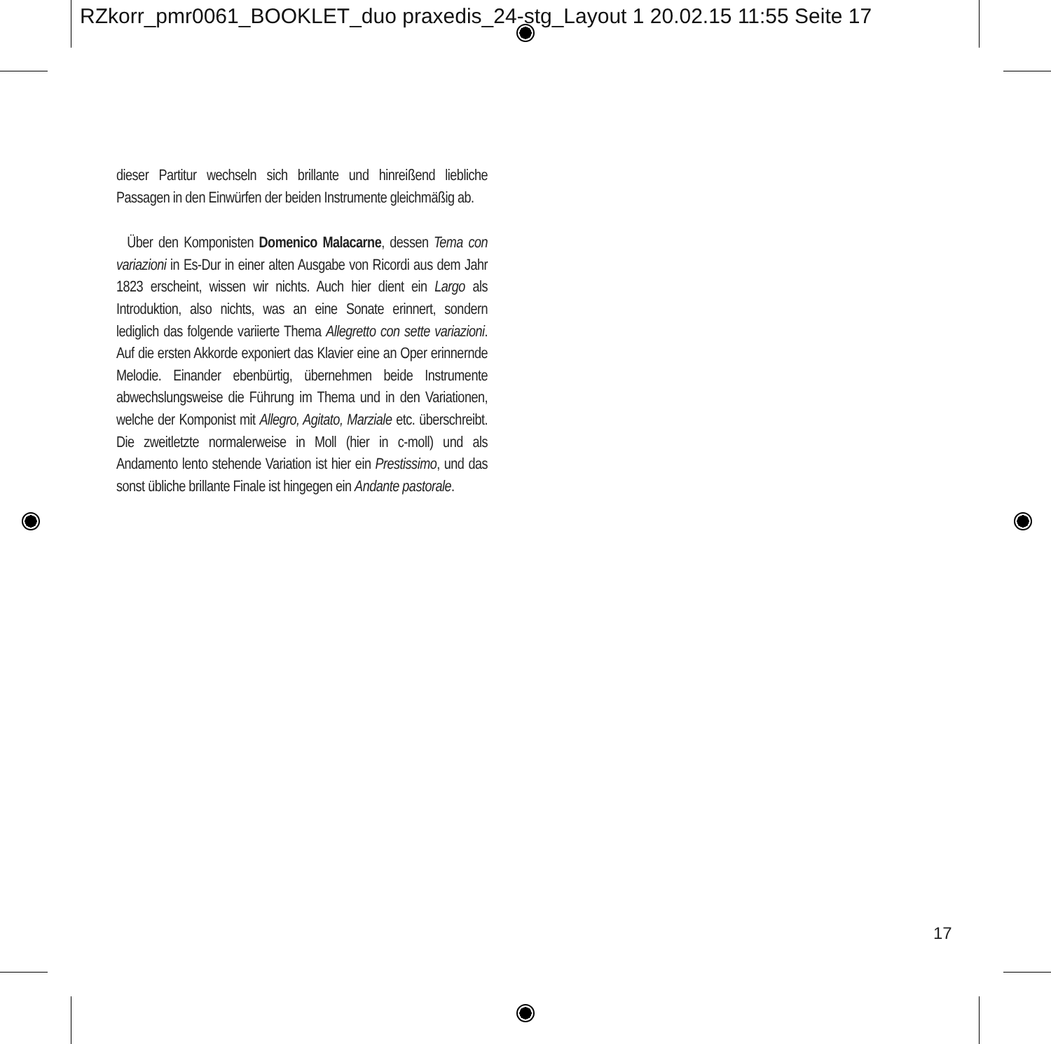RZkorr_pmr0061_BOOKLET_duo praxedis_24-stg_Layout 1 20.02.15 11:55 Seite 17
dieser Partitur wechseln sich brillante und hinreißend liebliche Passagen in den Einwürfen der beiden Instrumente gleichmäßig ab.
Über den Komponisten Domenico Malacarne, dessen Tema con variazioni in Es-Dur in einer alten Ausgabe von Ricordi aus dem Jahr 1823 erscheint, wissen wir nichts. Auch hier dient ein Largo als Introduktion, also nichts, was an eine Sonate erinnert, sondern lediglich das folgende variierte Thema Allegretto con sette variazioni. Auf die ersten Akkorde exponiert das Klavier eine an Oper erinnernde Melodie. Einander ebenbürtig, übernehmen beide Instrumente abwechslungsweise die Führung im Thema und in den Variationen, welche der Komponist mit Allegro, Agitato, Marziale etc. überschreibt. Die zweitletzte normalerweise in Moll (hier in c-moll) und als Andamento lento stehende Variation ist hier ein Prestissimo, und das sonst übliche brillante Finale ist hingegen ein Andante pastorale.
17